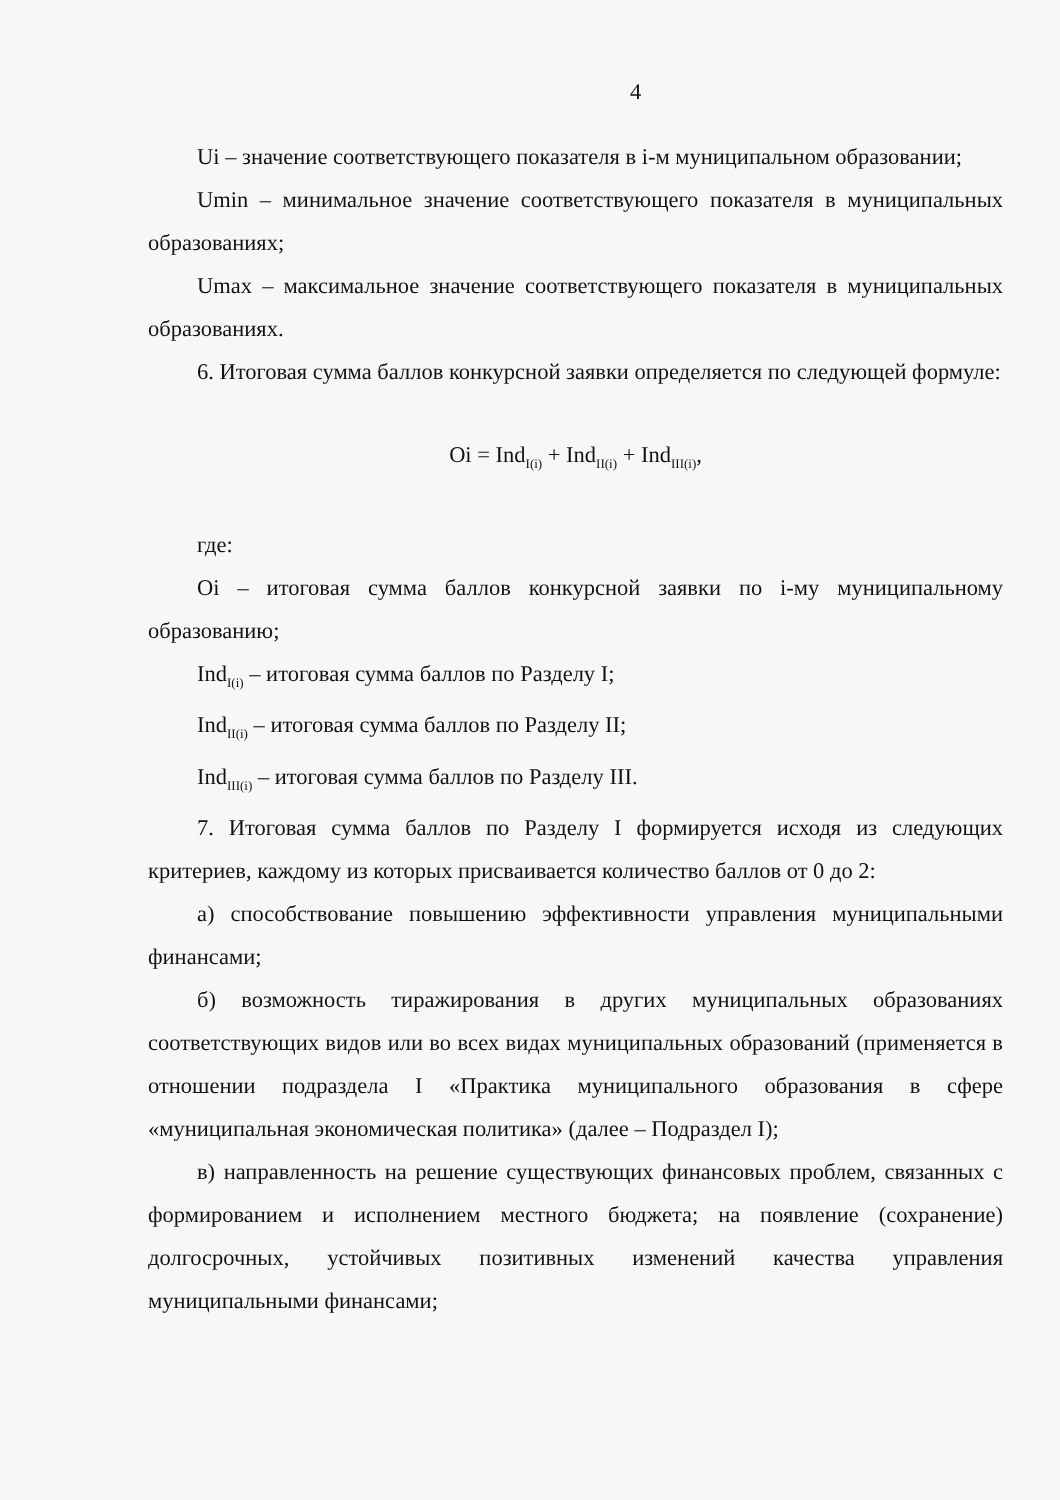4
Ui – значение соответствующего показателя в i-м муниципальном образовании;
Umin – минимальное значение соответствующего показателя в муниципальных образованиях;
Umax – максимальное значение соответствующего показателя в муниципальных образованиях.
6. Итоговая сумма баллов конкурсной заявки определяется по следующей формуле:
Oi = Ind<sub>I(i)</sub> + Ind<sub>II(i)</sub> + Ind<sub>III(i)</sub>,
где:
Oi – итоговая сумма баллов конкурсной заявки по i-му муниципальному образованию;
Ind<sub>I(i)</sub> – итоговая сумма баллов по Разделу I;
Ind<sub>II(i)</sub> – итоговая сумма баллов по Разделу II;
Ind<sub>III(i)</sub> – итоговая сумма баллов по Разделу III.
7. Итоговая сумма баллов по Разделу I формируется исходя из следующих критериев, каждому из которых присваивается количество баллов от 0 до 2:
а) способствование повышению эффективности управления муниципальными финансами;
б) возможность тиражирования в других муниципальных образованиях соответствующих видов или во всех видах муниципальных образований (применяется в отношении подраздела I «Практика муниципального образования в сфере «муниципальная экономическая политика» (далее – Подраздел I);
в) направленность на решение существующих финансовых проблем, связанных с формированием и исполнением местного бюджета; на появление (сохранение) долгосрочных, устойчивых позитивных изменений качества управления муниципальными финансами;